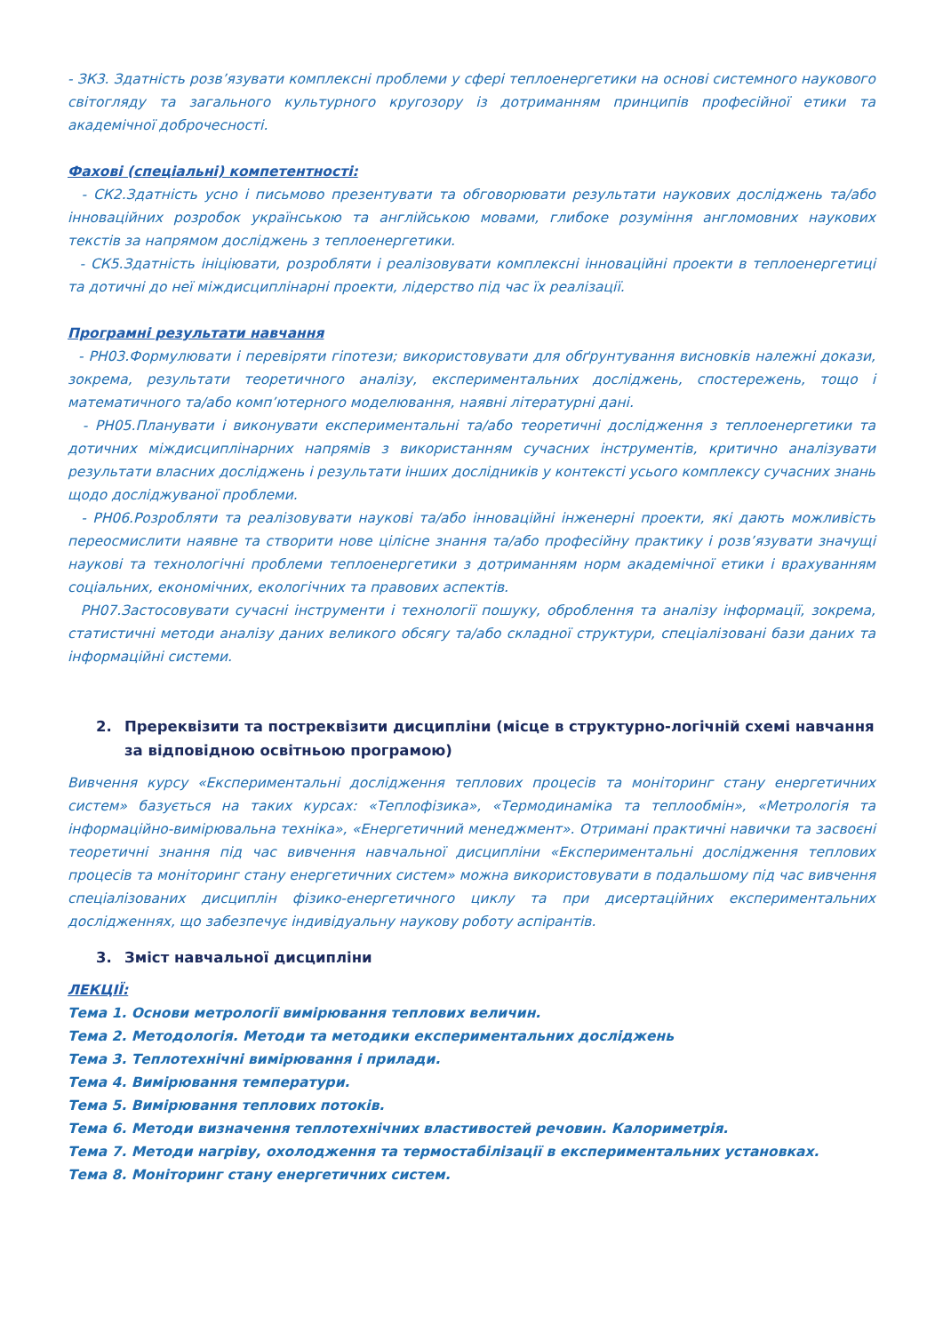- ЗК3. Здатність розв’язувати комплексні проблеми у сфері теплоенергетики на основі системного наукового світогляду та загального культурного кругозору із дотриманням принципів професійної етики та академічної доброчесності.
Фахові (спеціальні) компетентності:
- СК2.Здатність усно і письмово презентувати та обговорювати результати наукових досліджень та/або інноваційних розробок українською та англійською мовами, глибоке розуміння англомовних наукових текстів за напрямом досліджень з теплоенергетики.
- СК5.Здатність ініціювати, розробляти і реалізовувати комплексні інноваційні проекти в теплоенергетиці та дотичні до неї міждисциплінарні проекти, лідерство під час їх реалізації.
Програмні результати навчання
- РН03.Формулювати і перевіряти гіпотези; використовувати для обґрунтування висновків належні докази, зокрема, результати теоретичного аналізу, експериментальних досліджень, спостережень, тощо і математичного та/або комп’ютерного моделювання, наявні літературні дані.
- РН05.Планувати і виконувати експериментальні та/або теоретичні дослідження з теплоенергетики та дотичних міждисциплінарних напрямів з використанням сучасних інструментів, критично аналізувати результати власних досліджень і результати інших дослідників у контексті усього комплексу сучасних знань щодо досліджуваної проблеми.
- РН06.Розробляти та реалізовувати наукові та/або інноваційні інженерні проекти, які дають можливість переосмислити наявне та створити нове цілісне знання та/або професійну практику і розв’язувати значущі наукові та технологічні проблеми теплоенергетики з дотриманням норм академічної етики і врахуванням соціальних, економічних, екологічних та правових аспектів.
РН07.Застосовувати сучасні інструменти і технології пошуку, оброблення та аналізу інформації, зокрема, статистичні методи аналізу даних великого обсягу та/або складної структури, спеціалізовані бази даних та інформаційні системи.
2. Пререквізити та постреквізити дисципліни (місце в структурно-логічній схемі навчання за відповідною освітньою програмою)
Вивчення курсу «Експериментальні дослідження теплових процесів та моніторинг стану енергетичних систем» базується на таких курсах: «Теплофізика», «Термодинаміка та теплообмін», «Метрологія та інформаційно-вимірювальна техніка», «Енергетичний менеджмент». Отримані практичні навички та засвоєні теоретичні знання під час вивчення навчальної дисципліни «Експериментальні дослідження теплових процесів та моніторинг стану енергетичних систем» можна використовувати в подальшому під час вивчення спеціалізованих дисциплін фізико-енергетичного циклу та при дисертаційних експериментальних дослідженнях, що забезпечує індивідуальну наукову роботу аспірантів.
3. Зміст навчальної дисципліни
ЛЕКЦІЇ:
Тема 1. Основи метрології вимірювання теплових величин.
Тема 2. Методологія. Методи та методики експериментальних досліджень
Тема 3. Теплотехнічні вимірювання і прилади.
Тема 4. Вимірювання температури.
Тема 5. Вимірювання теплових потоків.
Тема 6. Методи визначення теплотехнічних властивостей речовин. Калориметрія.
Тема 7. Методи нагріву, охолодження та термостабілізації в експериментальних установках.
Тема 8. Моніторинг стану енергетичних систем.